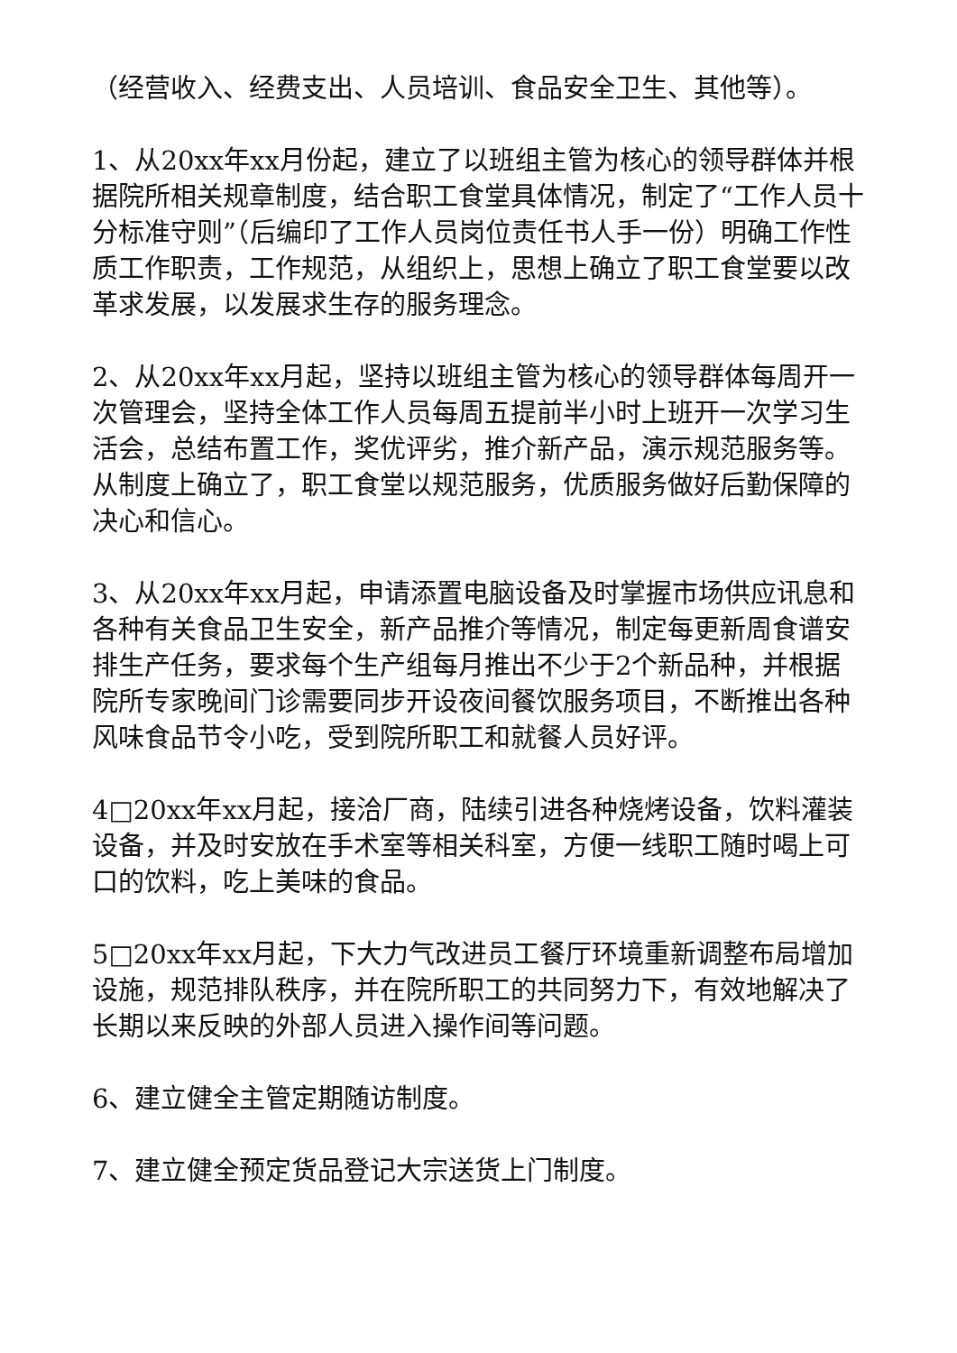（经营收入、经费支出、人员培训、食品安全卫生、其他等）。
1、从20xx年xx月份起，建立了以班组主管为核心的领导群体并根据院所相关规章制度，结合职工食堂具体情况，制定了“工作人员十分标准守则”（后编印了工作人员岗位责任书人手一份）明确工作性质工作职责，工作规范，从组织上，思想上确立了职工食堂要以改革求发展，以发展求生存的服务理念。
2、从20xx年xx月起，坚持以班组主管为核心的领导群体每周开一次管理会，坚持全体工作人员每周五提前半小时上班开一次学习生活会，总结布置工作，奖优评劣，推介新产品，演示规范服务等。从制度上确立了，职工食堂以规范服务，优质服务做好后勤保障的决心和信心。
3、从20xx年xx月起，申请添置电脑设备及时掌握市场供应讯息和各种有关食品卫生安全，新产品推介等情况，制定每更新周食谱安排生产任务，要求每个生产组每月推出不少于2个新品种，并根据院所专家晚间门诊需要同步开设夜间餐饮服务项目，不断推出各种风味食品节令小吃，受到院所职工和就餐人员好评。
4□20xx年xx月起，接洽厂商，陆续引进各种烧烤设备，饮料灌装设备，并及时安放在手术室等相关科室，方便一线职工随时喝上可口的饮料，吃上美味的食品。
5□20xx年xx月起，下大力气改进员工餐厅环境重新调整布局增加设施，规范排队秩序，并在院所职工的共同努力下，有效地解决了长期以来反映的外部人员进入操作间等问题。
6、建立健全主管定期随访制度。
7、建立健全预定货品登记大宗送货上门制度。